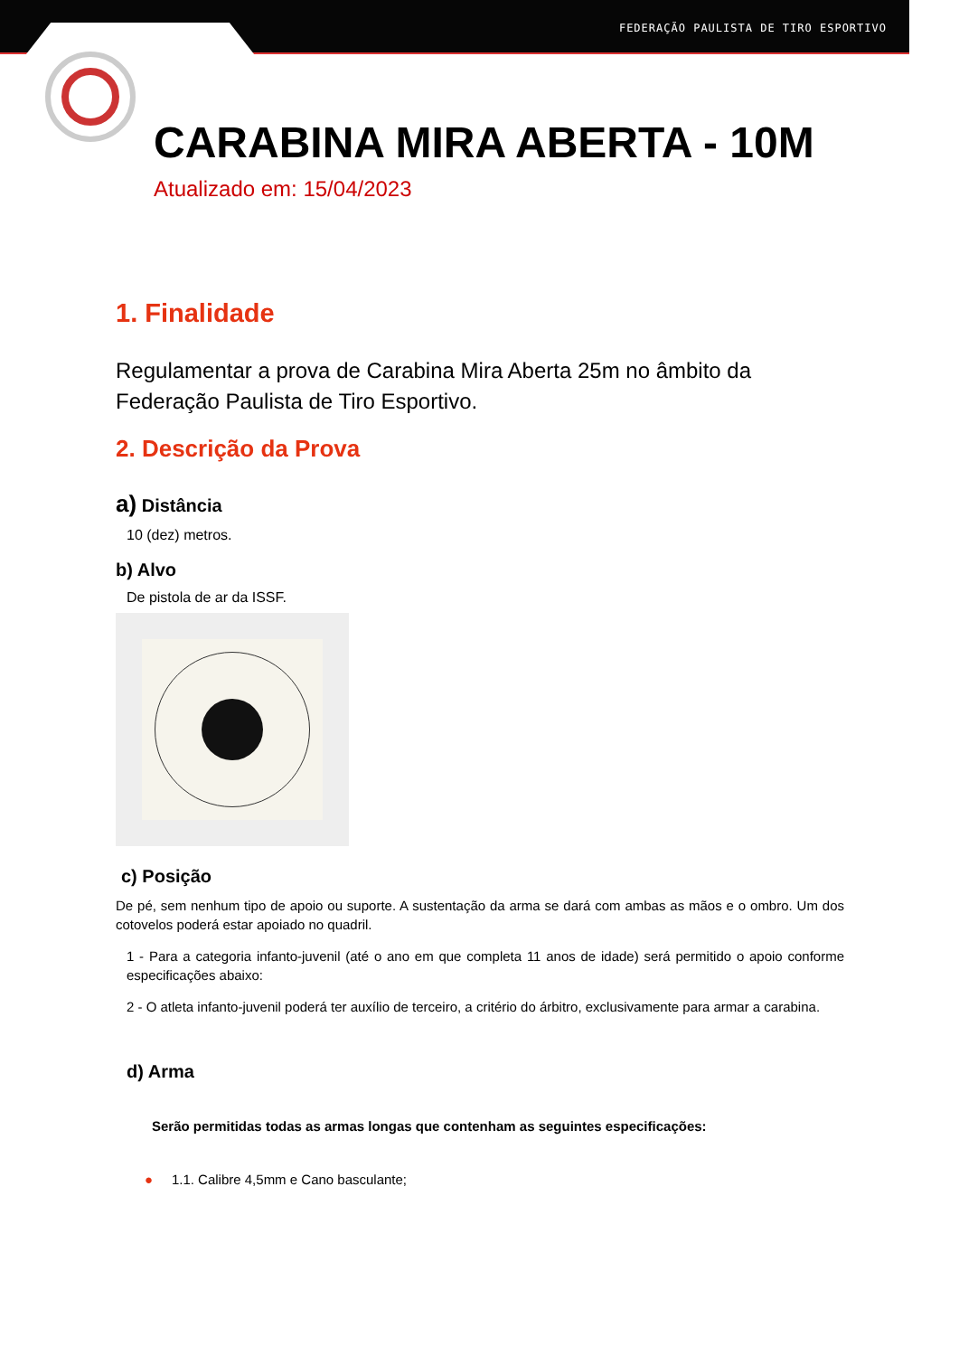FEDERAÇÃO PAULISTA DE TIRO ESPORTIVO
CARABINA MIRA ABERTA - 10M
Atualizado em: 15/04/2023
1. Finalidade
Regulamentar a prova de Carabina Mira Aberta 25m no âmbito da Federação Paulista de Tiro Esportivo.
2. Descrição da Prova
a) Distância
10 (dez) metros.
b) Alvo
De pistola de ar da ISSF.
c) Posição
De pé, sem nenhum tipo de apoio ou suporte. A sustentação da arma se dará com ambas as mãos e o ombro. Um dos cotovelos poderá estar apoiado no quadril.
1 - Para a categoria infanto-juvenil (até o ano em que completa 11 anos de idade) será permitido o apoio conforme especificações abaixo:
2 - O atleta infanto-juvenil poderá ter auxílio de terceiro, a critério do árbitro, exclusivamente para armar a carabina.
d) Arma
Serão permitidas todas as armas longas que contenham as seguintes especificações:
● 1.1. Calibre 4,5mm e Cano basculante;